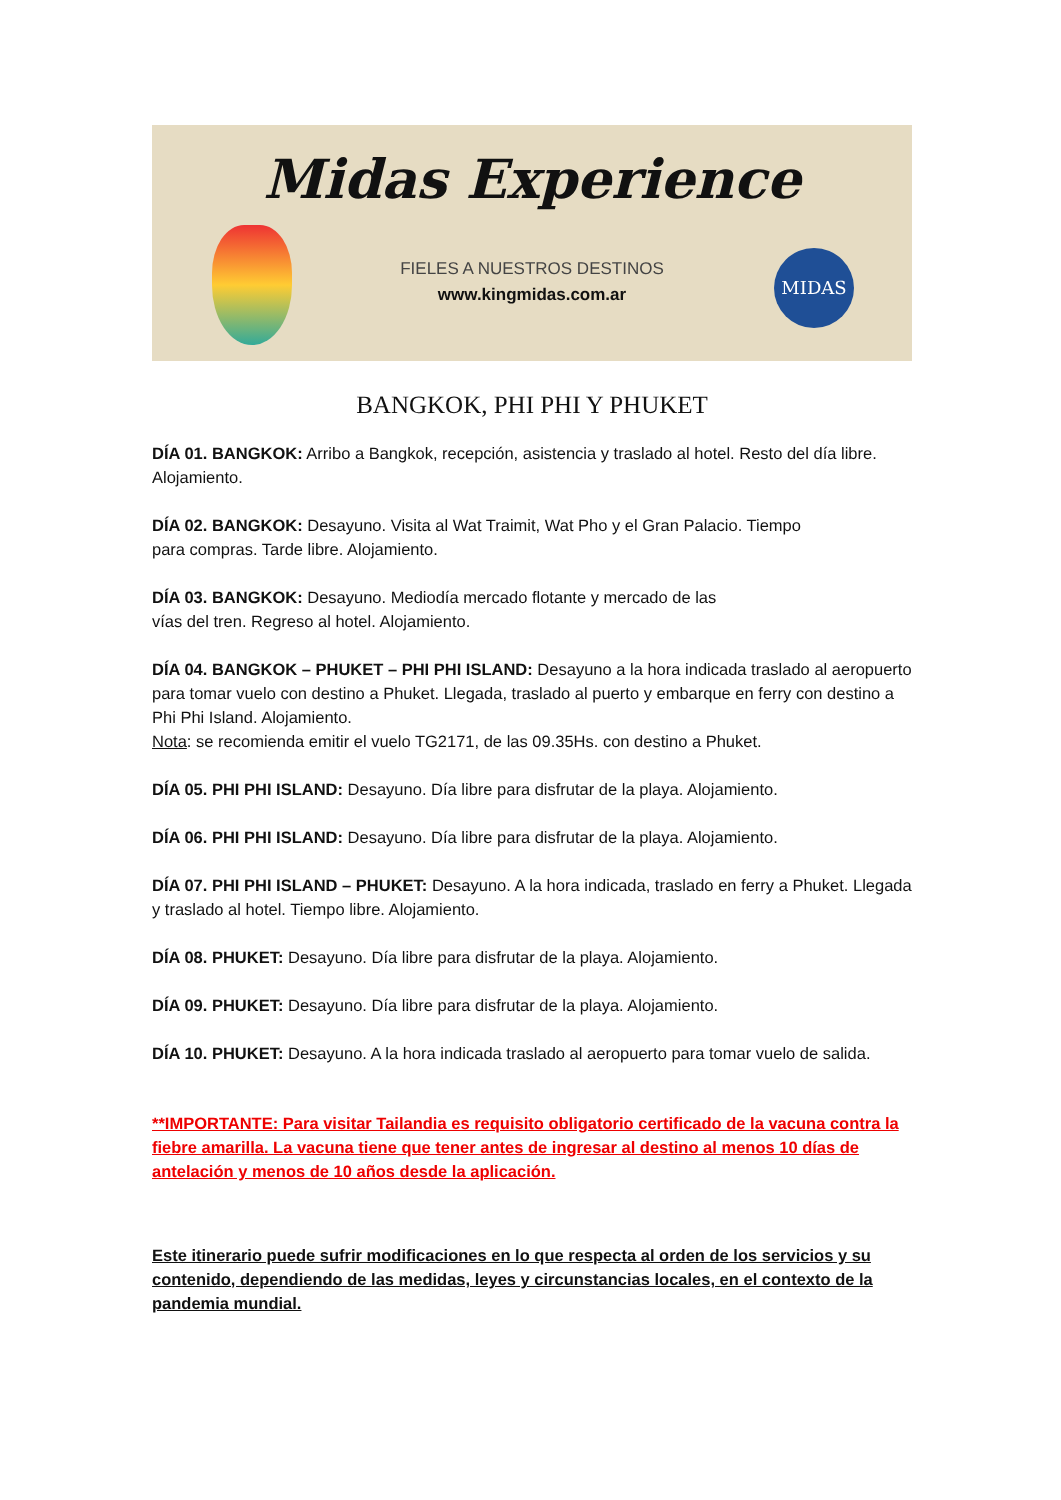Midas Experience
FIELES A NUESTROS DESTINOS
www.kingmidas.com.ar
MIDAS
BANGKOK, PHI PHI Y PHUKET
DÍA 01. BANGKOK: Arribo a Bangkok, recepción, asistencia y traslado al hotel. Resto del día libre. Alojamiento.
DÍA 02. BANGKOK: Desayuno. Visita al Wat Traimit, Wat Pho y el Gran Palacio. Tiempo
para compras. Tarde libre. Alojamiento.
DÍA 03. BANGKOK: Desayuno. Mediodía mercado flotante y mercado de las
vías del tren. Regreso al hotel. Alojamiento.
DÍA 04. BANGKOK – PHUKET – PHI PHI ISLAND: Desayuno a la hora indicada traslado al aeropuerto para tomar vuelo con destino a Phuket. Llegada, traslado al puerto y embarque en ferry con destino a Phi Phi Island. Alojamiento.
Nota: se recomienda emitir el vuelo TG2171, de las 09.35Hs. con destino a Phuket.
DÍA 05. PHI PHI ISLAND: Desayuno. Día libre para disfrutar de la playa. Alojamiento.
DÍA 06. PHI PHI ISLAND: Desayuno. Día libre para disfrutar de la playa. Alojamiento.
DÍA 07. PHI PHI ISLAND – PHUKET: Desayuno. A la hora indicada, traslado en ferry a Phuket. Llegada y traslado al hotel. Tiempo libre. Alojamiento.
DÍA 08. PHUKET: Desayuno. Día libre para disfrutar de la playa. Alojamiento.
DÍA 09. PHUKET: Desayuno. Día libre para disfrutar de la playa. Alojamiento.
DÍA 10. PHUKET: Desayuno. A la hora indicada traslado al aeropuerto para tomar vuelo de salida.
**IMPORTANTE: Para visitar Tailandia es requisito obligatorio certificado de la vacuna contra la fiebre amarilla. La vacuna tiene que tener antes de ingresar al destino al menos 10 días de antelación y menos de 10 años desde la aplicación.
Este itinerario puede sufrir modificaciones en lo que respecta al orden de los servicios y su contenido, dependiendo de las medidas, leyes y circunstancias locales, en el contexto de la pandemia mundial.